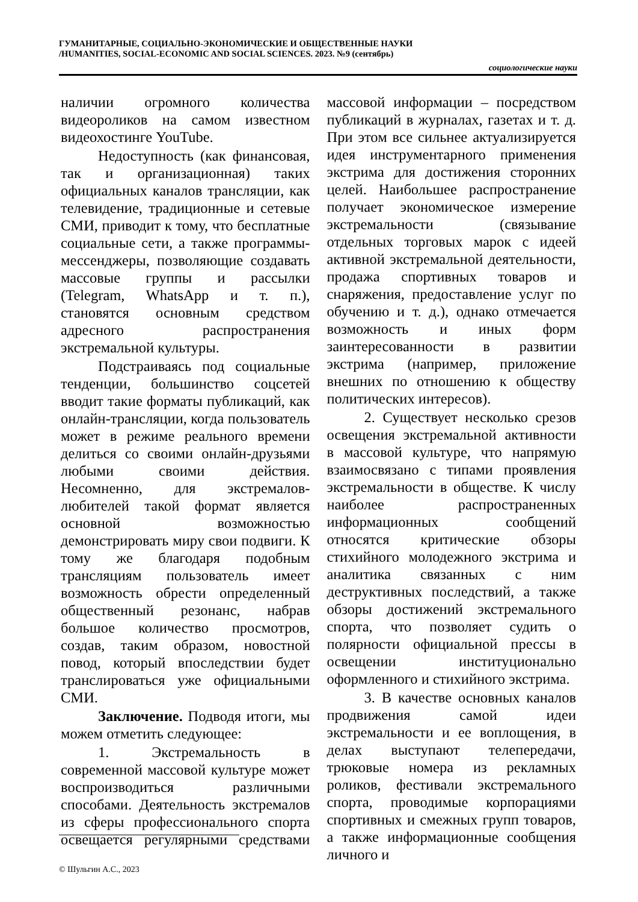ГУМАНИТАРНЫЕ, СОЦИАЛЬНО-ЭКОНОМИЧЕСКИЕ И ОБЩЕСТВЕННЫЕ НАУКИ
/HUMANITIES, SOCIAL-ECONOMIC AND SOCIAL SCIENCES. 2023. №9 (сентябрь)
социологические науки
наличии огромного количества видеороликов на самом известном видеохостинге YouTube.
Недоступность (как финансовая, так и организационная) таких официальных каналов трансляции, как телевидение, традиционные и сетевые СМИ, приводит к тому, что бесплатные социальные сети, а также программы-мессенджеры, позволяющие создавать массовые группы и рассылки (Telegram, WhatsApp и т. п.), становятся основным средством адресного распространения экстремальной культуры.
Подстраиваясь под социальные тенденции, большинство соцсетей вводит такие форматы публикаций, как онлайн-трансляции, когда пользователь может в режиме реального времени делиться со своими онлайн-друзьями любыми своими действия. Несомненно, для экстремалов-любителей такой формат является основной возможностью демонстрировать миру свои подвиги. К тому же благодаря подобным трансляциям пользователь имеет возможность обрести определенный общественный резонанс, набрав большое количество просмотров, создав, таким образом, новостной повод, который впоследствии будет транслироваться уже официальными СМИ.
Заключение. Подводя итоги, мы можем отметить следующее:
1. Экстремальность в современной массовой культуре может воспроизводиться различными способами. Деятельность экстремалов из сферы профессионального спорта освещается регулярными средствами массовой информации – посредством публикаций в журналах, газетах и т. д. При этом все сильнее актуализируется идея инструментарного применения экстрима для достижения сторонних целей. Наибольшее распространение получает экономическое измерение экстремальности (связывание отдельных торговых марок с идеей активной экстремальной деятельности, продажа спортивных товаров и снаряжения, предоставление услуг по обучению и т. д.), однако отмечается возможность и иных форм заинтересованности в развитии экстрима (например, приложение внешних по отношению к обществу политических интересов).
2. Существует несколько срезов освещения экстремальной активности в массовой культуре, что напрямую взаимосвязано с типами проявления экстремальности в обществе. К числу наиболее распространенных информационных сообщений относятся критические обзоры стихийного молодежного экстрима и аналитика связанных с ним деструктивных последствий, а также обзоры достижений экстремального спорта, что позволяет судить о полярности официальной прессы в освещении институционально оформленного и стихийного экстрима.
3. В качестве основных каналов продвижения самой идеи экстремальности и ее воплощения, в делах выступают телепередачи, трюковые номера из рекламных роликов, фестивали экстремального спорта, проводимые корпорациями спортивных и смежных групп товаров, а также информационные сообщения личного и
© Шульгин А.С., 2023